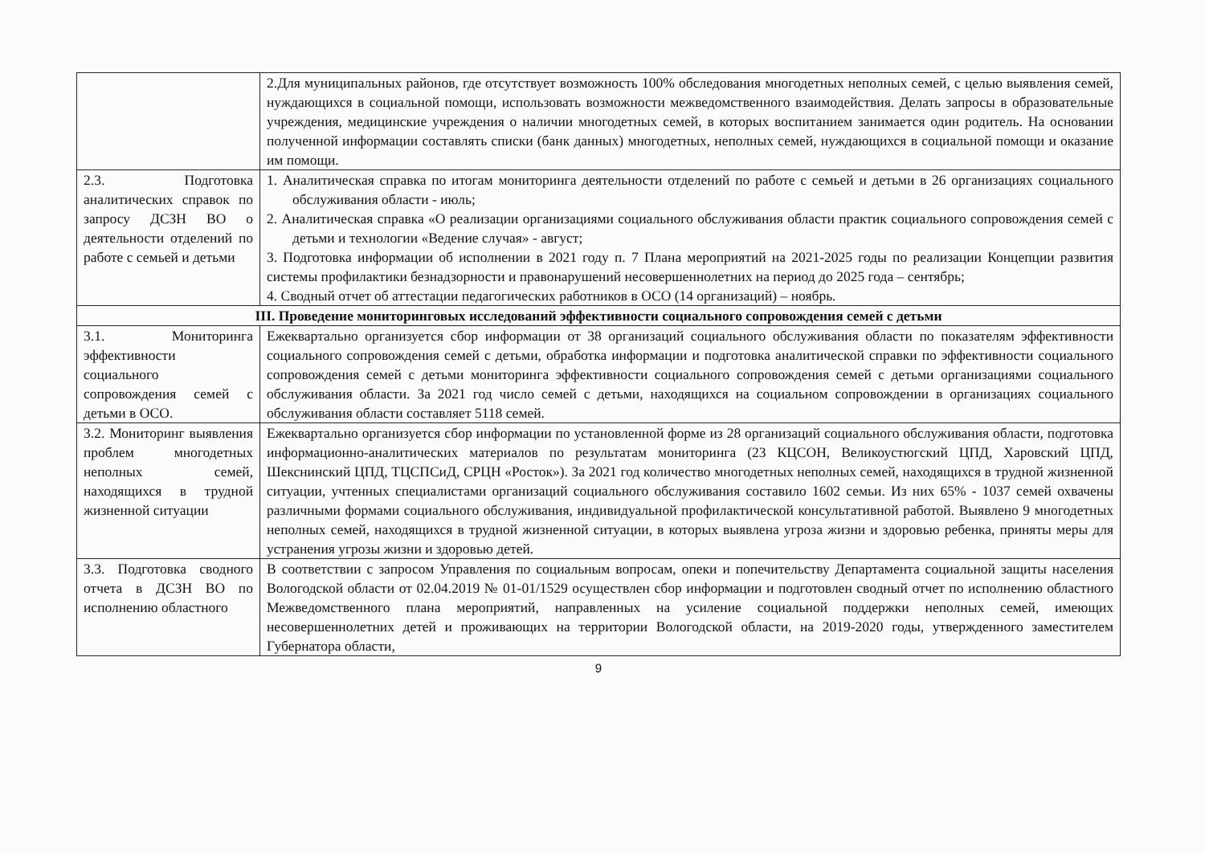| | 2.Для муниципальных районов, где отсутствует возможность 100% обследования многодетных неполных семей, с целью выявления семей, нуждающихся в социальной помощи, использовать возможности межведомственного взаимодействия. Делать запросы в образовательные учреждения, медицинские учреждения о наличии многодетных семей, в которых воспитанием занимается один родитель. На основании полученной информации составлять списки (банк данных) многодетных, неполных семей, нуждающихся в социальной помощи и оказание им помощи. |
| 2.3. Подготовка аналитических справок по запросу ДСЗН ВО о деятельности отделений по работе с семьей и детьми | 1. Аналитическая справка по итогам мониторинга деятельности отделений по работе с семьей и детьми в 26 организациях социального обслуживания области - июль; 2. Аналитическая справка «О реализации организациями социального обслуживания области практик социального сопровождения семей с детьми и технологии «Ведение случая» - август; 3. Подготовка информации об исполнении в 2021 году п. 7 Плана мероприятий на 2021-2025 годы по реализации Концепции развития системы профилактики безнадзорности и правонарушений несовершеннолетних на период до 2025 года – сентябрь; 4. Сводный отчет об аттестации педагогических работников в ОСО (14 организаций) – ноябрь. |
| III. Проведение мониторинговых исследований эффективности социального сопровождения семей с детьми | |
| 3.1. Мониторинга эффективности социального сопровождения семей с детьми в ОСО. | Ежеквартально организуется сбор информации от 38 организаций социального обслуживания области по показателям эффективности социального сопровождения семей с детьми, обработка информации и подготовка аналитической справки по эффективности социального сопровождения семей с детьми мониторинга эффективности социального сопровождения семей с детьми организациями социального обслуживания области. За 2021 год число семей с детьми, находящихся на социальном сопровождении в организациях социального обслуживания области составляет 5118 семей. |
| 3.2. Мониторинг выявления проблем многодетных неполных семей, находящихся в трудной жизненной ситуации | Ежеквартально организуется сбор информации по установленной форме из 28 организаций социального обслуживания области, подготовка информационно-аналитических материалов по результатам мониторинга (23 КЦСОН, Великоустюгский ЦПД, Харовский ЦПД, Шекснинский ЦПД, ТЦСПСиД, СРЦН «Росток»). За 2021 год количество многодетных неполных семей, находящихся в трудной жизненной ситуации, учтенных специалистами организаций социального обслуживания составило 1602 семьи. Из них 65% - 1037 семей охвачены различными формами социального обслуживания, индивидуальной профилактической консультативной работой. Выявлено 9 многодетных неполных семей, находящихся в трудной жизненной ситуации, в которых выявлена угроза жизни и здоровью ребенка, приняты меры для устранения угрозы жизни и здоровью детей. |
| 3.3. Подготовка сводного отчета в ДСЗН ВО по исполнению областного | В соответствии с запросом Управления по социальным вопросам, опеки и попечительству Департамента социальной защиты населения Вологодской области от 02.04.2019 № 01-01/1529 осуществлен сбор информации и подготовлен сводный отчет по исполнению областного Межведомственного плана мероприятий, направленных на усиление социальной поддержки неполных семей, имеющих несовершеннолетних детей и проживающих на территории Вологодской области, на 2019-2020 годы, утвержденного заместителем Губернатора области, |
9